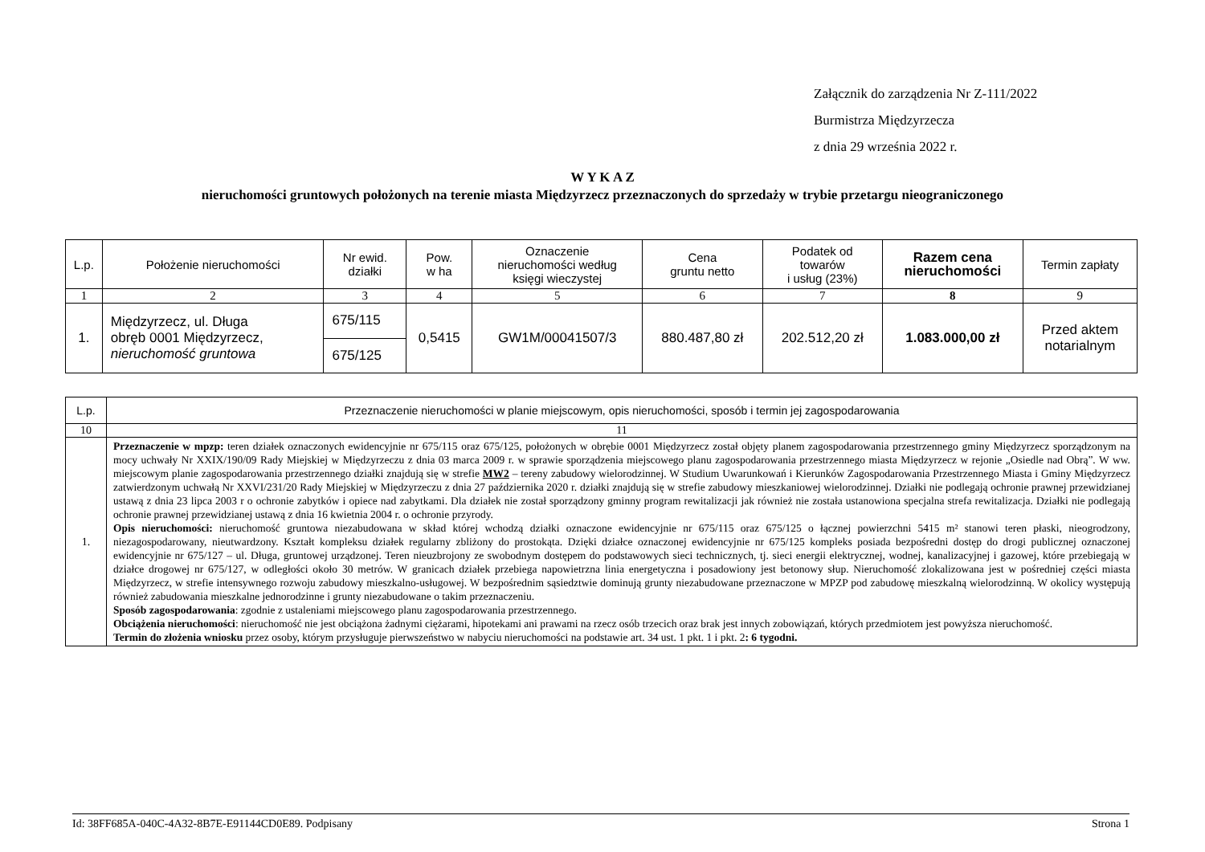Załącznik do zarządzenia Nr Z-111/2022
Burmistrza Międzyrzecza
z dnia 29 września 2022 r.
W Y K A Z
nieruchomości gruntowych położonych na terenie miasta Międzyrzecz przeznaczonych do sprzedaży w trybie przetargu nieograniczonego
| L.p. | Położenie nieruchomości | Nr ewid. działki | Pow. w ha | Oznaczenie nieruchomości według księgi wieczystej | Cena gruntu netto | Podatek od towarów i usług (23%) | Razem cena nieruchomości | Termin zapłaty |
| --- | --- | --- | --- | --- | --- | --- | --- | --- |
| 1 | 2 | 3 | 4 | 5 | 6 | 7 | 8 | 9 |
| 1. | Międzyrzecz, ul. Długa obręb 0001 Międzyrzecz, nieruchomość gruntowa | 675/115 | 0,5415 | GW1M/00041507/3 | 880.487,80 zł | 202.512,20 zł | 1.083.000,00 zł | Przed aktem notarialnym |
| | | 675/125 | | | | | | |
| L.p. | Przeznaczenie nieruchomości w planie miejscowym, opis nieruchomości, sposób i termin jej zagospodarowania |
| --- | --- |
| 10 | 11 |
| 1. | Przeznaczenie w mpzp: teren działek oznaczonych ewidencyjnie nr 675/115 oraz 675/125, położonych w obrębie 0001 Międzyrzecz został objęty planem zagospodarowania przestrzennego gminy Międzyrzecz sporządzonym na mocy uchwały Nr XXIX/190/09 Rady Miejskiej w Międzyrzeczu z dnia 03 marca 2009 r. w sprawie sporządzenia miejscowego planu zagospodarowania przestrzennego miasta Międzyrzecz w rejonie „Osiedle nad Obrą”. W ww. miejscowym planie zagospodarowania przestrzennego działki znajdują się w strefie MW2 – tereny zabudowy wielorodzinnej. W Studium Uwarunkowań i Kierunków Zagospodarowania Przestrzennego Miasta i Gminy Międzyrzecz zatwierdzonym uchwałą Nr XXVI/231/20 Rady Miejskiej w Międzyrzeczu z dnia 27 października 2020 r. działki znajdują się w strefie zabudowy mieszkaniowej wielorodzinnej. Działki nie podlegają ochronie prawnej przewidzianej ustawą z dnia 23 lipca 2003 r o ochronie zabytków i opiece nad zabytkami. Dla działek nie został sporządzony gminny program rewitalizacji jak również nie została ustanowiona specjalna strefa rewitalizacja. Działki nie podlegają ochronie prawnej przewidzianej ustawą z dnia 16 kwietnia 2004 r. o ochronie przyrody. Opis nieruchomości: nieruchomość gruntowa niezabudowana w skład której wchodzą działki oznaczone ewidencyjnie nr 675/115 oraz 675/125 o łącznej powierzchni 5415 m² stanowi teren płaski, nieogrodzony, niezagospodarowany, nieutwardzony. Kształt kompleksu działek regularny zbliżony do prostokąta. Dzięki działce oznaczonej ewidencyjnie nr 675/125 kompleks posiada bezpośredni dostęp do drogi publicznej oznaczonej ewidencyjnie nr 675/127 – ul. Długa, gruntowej urządzonej. Teren nieuzbrojony ze swobodnym dostępem do podstawowych sieci technicznych, tj. sieci energii elektrycznej, wodnej, kanalizacyjnej i gazowej, które przebiegają w działce drogowej nr 675/127, w odległości około 30 metrów. W granicach działek przebiega napowietrzna linia energetyczna i posadowiony jest betonowy słup. Nieruchomość zlokalizowana jest w pośredniej części miasta Międzyrzecz, w strefie intensywnego rozwoju zabudowy mieszkalno-usługowej. W bezpośrednim sąsiedztwie dominują grunty niezabudowane przeznaczone w MPZP pod zabudowę mieszkalną wielorodzinną. W okolicy występują również zabudowania mieszkalne jednorodzinne i grunty niezabudowane o takim przeznaczeniu. Sposób zagospodarowania : zgodnie z ustaleniami miejscowego planu zagospodarowania przestrzennego. Obciążenia nieruchomości : nieruchomość nie jest obciążona żadnymi ciężarami, hipotekami ani prawami na rzecz osób trzecich oraz brak jest innych zobowiązań, których przedmiotem jest powyższa nieruchomość. Termin do złożenia wniosku przez osoby, którym przysługuje pierwszeństwo w nabyciu nieruchomości na podstawie art. 34 ust. 1 pkt. 1 i pkt. 2 : 6 tygodni. |
Id: 38FF685A-040C-4A32-8B7E-E91144CD0E89. Podpisany Strona 1